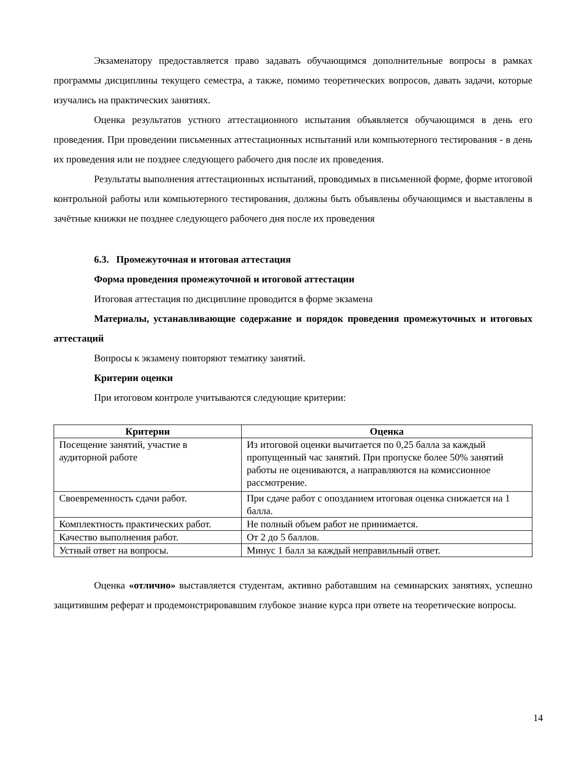Экзаменатору предоставляется право задавать обучающимся дополнительные вопросы в рамках программы дисциплины текущего семестра, а также, помимо теоретических вопросов, давать задачи, которые изучались на практических занятиях.
Оценка результатов устного аттестационного испытания объявляется обучающимся в день его проведения. При проведении письменных аттестационных испытаний или компьютерного тестирования - в день их проведения или не позднее следующего рабочего дня после их проведения.
Результаты выполнения аттестационных испытаний, проводимых в письменной форме, форме итоговой контрольной работы или компьютерного тестирования, должны быть объявлены обучающимся и выставлены в зачётные книжки не позднее следующего рабочего дня после их проведения
6.3. Промежуточная и итоговая аттестация
Форма проведения промежуточной и итоговой аттестации
Итоговая аттестация по дисциплине проводится в форме экзамена
Материалы, устанавливающие содержание и порядок проведения промежуточных и итоговых аттестаций
Вопросы к экзамену повторяют тематику занятий.
Критерии оценки
При итоговом контроле учитываются следующие критерии:
| Критерии | Оценка |
| --- | --- |
| Посещение занятий, участие в аудиторной работе | Из итоговой оценки вычитается по 0,25 балла за каждый пропущенный час занятий. При пропуске более 50% занятий работы не оцениваются, а направляются на комиссионное рассмотрение. |
| Своевременность сдачи работ. | При сдаче работ с опозданием итоговая оценка снижается на 1 балла. |
| Комплектность практических работ. | Не полный объем работ не принимается. |
| Качество выполнения работ. | От 2 до 5 баллов. |
| Устный ответ на вопросы. | Минус 1 балл за каждый неправильный ответ. |
Оценка «отлично» выставляется студентам, активно работавшим на семинарских занятиях, успешно защитившим реферат и продемонстрировавшим глубокое знание курса при ответе на теоретические вопросы.
14